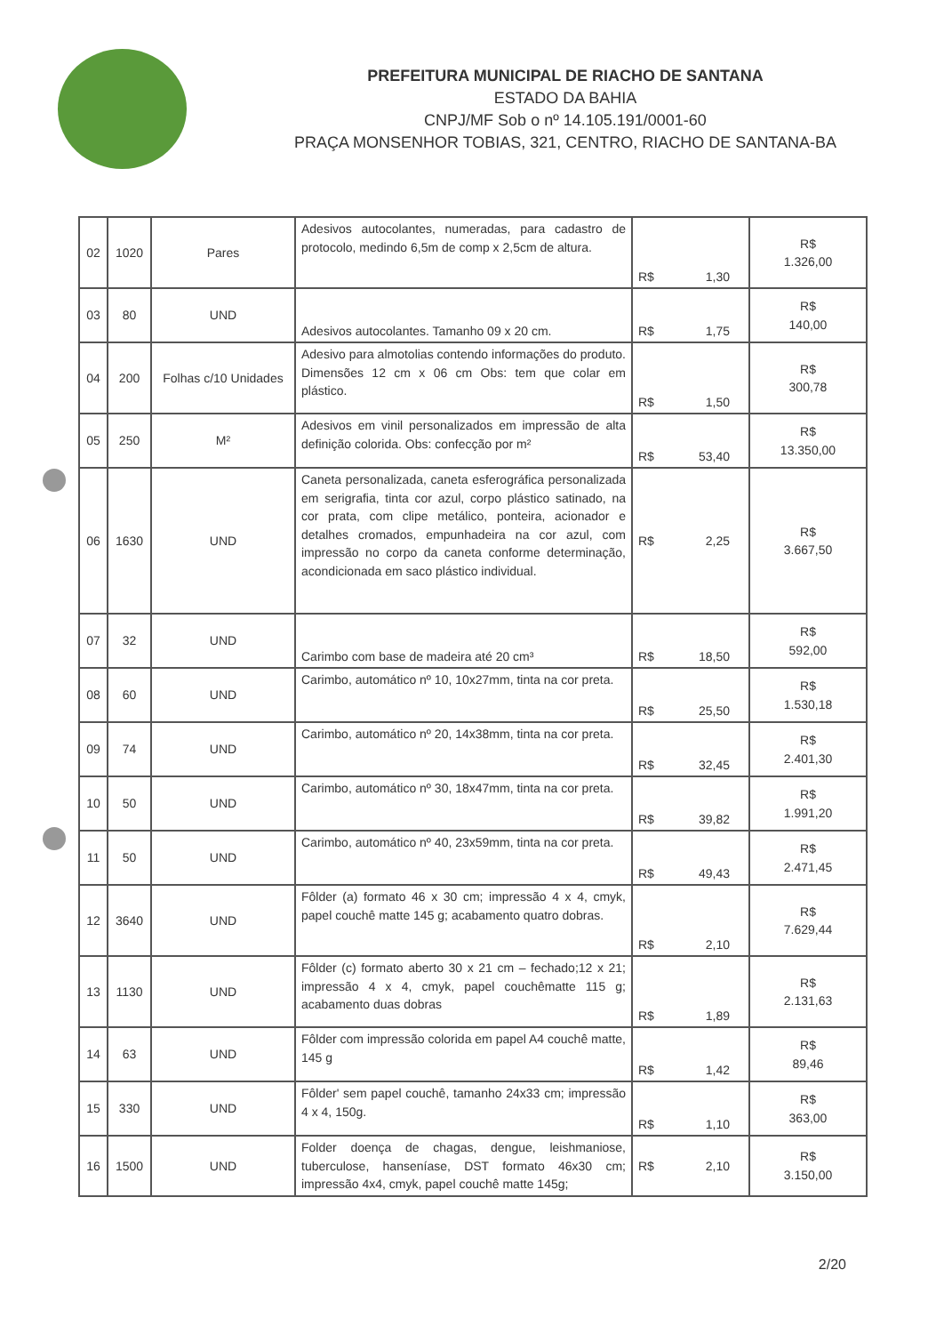PREFEITURA MUNICIPAL DE RIACHO DE SANTANA
ESTADO DA BAHIA
CNPJ/MF Sob o nº 14.105.191/0001-60
PRAÇA MONSENHOR TOBIAS, 321, CENTRO, RIACHO DE SANTANA-BA
| 02 | 1020 | Pares | Adesivos autocolantes, numeradas, para cadastro de protocolo, medindo 6,5m de comp x 2,5cm de altura. | R$ 1,30 | R$ 1.326,00 |
| 03 | 80 | UND | Adesivos autocolantes. Tamanho 09 x 20 cm. | R$ 1,75 | R$ 140,00 |
| 04 | 200 | Folhas c/10 Unidades | Adesivo para almotolias contendo informações do produto. Dimensões 12 cm x 06 cm Obs: tem que colar em plástico. | R$ 1,50 | R$ 300,78 |
| 05 | 250 | M² | Adesivos em vinil personalizados em impressão de alta definição colorida. Obs: confecção por m² | R$ 53,40 | R$ 13.350,00 |
| 06 | 1630 | UND | Caneta personalizada, caneta esferográfica personalizada em serigrafia, tinta cor azul, corpo plástico satinado, na cor prata, com clipe metálico, ponteira, acionador e detalhes cromados, empunhadeira na cor azul, com impressão no corpo da caneta conforme determinação, acondicionada em saco plástico individual. | R$ 2,25 | R$ 3.667,50 |
| 07 | 32 | UND | Carimbo com base de madeira até 20 cm³ | R$ 18,50 | R$ 592,00 |
| 08 | 60 | UND | Carimbo, automático nº 10, 10x27mm, tinta na cor preta. | R$ 25,50 | R$ 1.530,18 |
| 09 | 74 | UND | Carimbo, automático nº 20, 14x38mm, tinta na cor preta. | R$ 32,45 | R$ 2.401,30 |
| 10 | 50 | UND | Carimbo, automático nº 30, 18x47mm, tinta na cor preta. | R$ 39,82 | R$ 1.991,20 |
| 11 | 50 | UND | Carimbo, automático nº 40, 23x59mm, tinta na cor preta. | R$ 49,43 | R$ 2.471,45 |
| 12 | 3640 | UND | Fôlder (a) formato 46 x 30 cm; impressão 4 x 4, cmyk, papel couchê matte 145 g; acabamento quatro dobras. | R$ 2,10 | R$ 7.629,44 |
| 13 | 1130 | UND | Fôlder (c) formato aberto 30 x 21 cm – fechado;12 x 21; impressão 4 x 4, cmyk, papel couchêmatte 115 g; acabamento duas dobras | R$ 1,89 | R$ 2.131,63 |
| 14 | 63 | UND | Fôlder com impressão colorida em papel A4 couchê matte, 145 g | R$ 1,42 | R$ 89,46 |
| 15 | 330 | UND | Fôlder' sem papel couchê, tamanho 24x33 cm; impressão 4 x 4, 150g. | R$ 1,10 | R$ 363,00 |
| 16 | 1500 | UND | Folder doença de chagas, dengue, leishmaniose, tuberculose, hanseníase, DST formato 46x30 cm; impressão 4x4, cmyk, papel couchê matte 145g; | R$ 2,10 | R$ 3.150,00 |
2/20